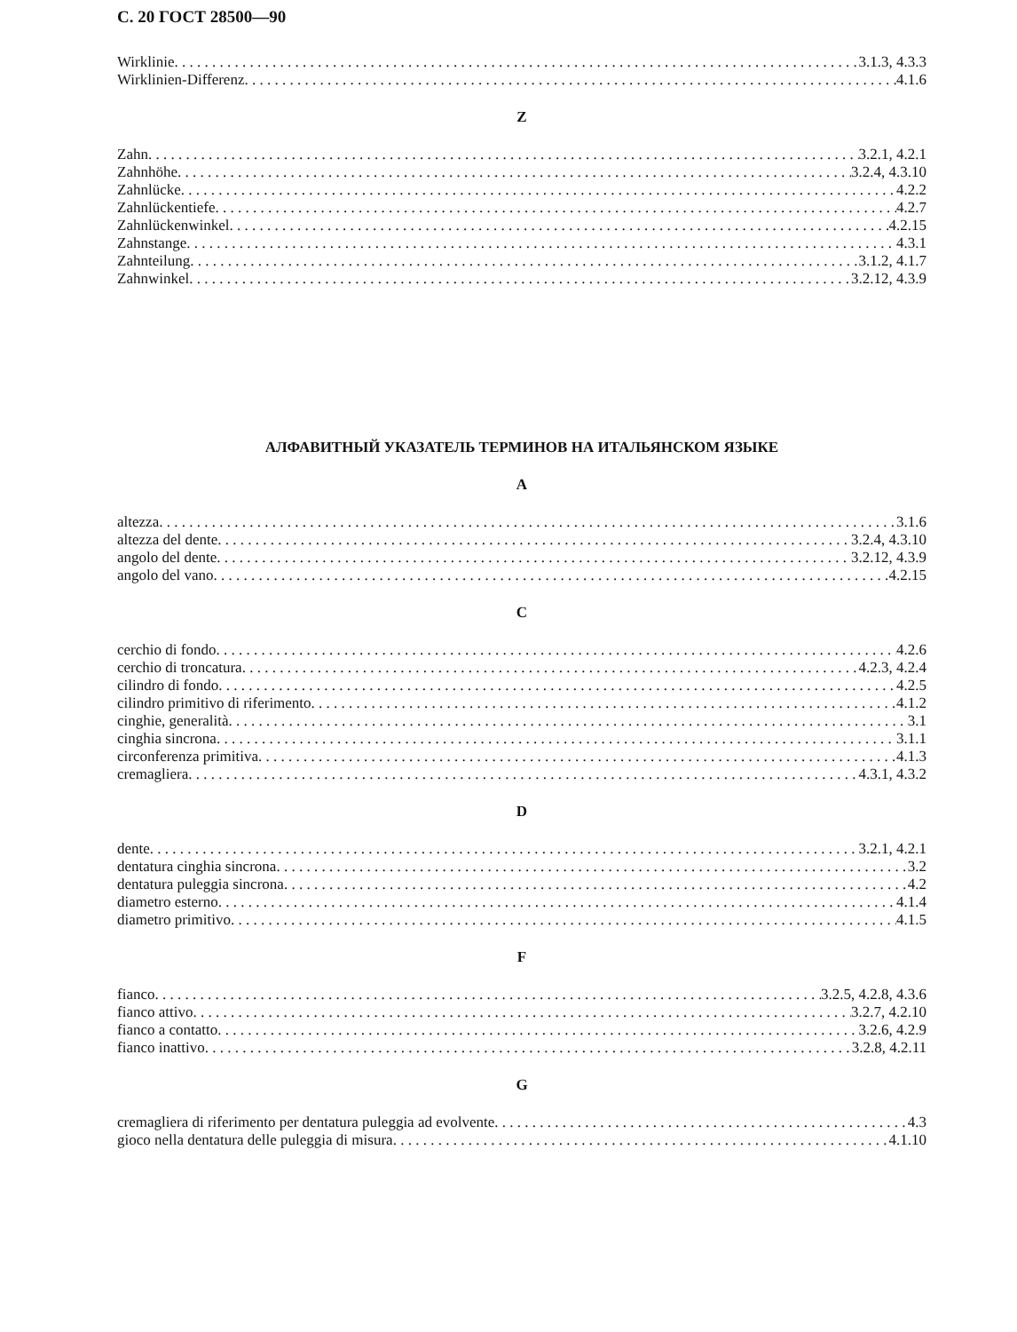С. 20 ГОСТ 28500—90
Wirklinie 3.1.3, 4.3.3
Wirklinien-Differenz 4.1.6
Z
Zahn 3.2.1, 4.2.1
Zahnhöhe 3.2.4, 4.3.10
Zahnlücke 4.2.2
Zahnlückentiefe 4.2.7
Zahnlückenwinkel 4.2.15
Zahnstange 4.3.1
Zahnteilung 3.1.2, 4.1.7
Zahnwinkel 3.2.12, 4.3.9
АЛФАВИТНЫЙ УКАЗАТЕЛЬ ТЕРМИНОВ НА ИТАЛЬЯНСКОМ ЯЗЫКЕ
A
altezza 3.1.6
altezza del dente 3.2.4, 4.3.10
angolo del dente 3.2.12, 4.3.9
angolo del vano 4.2.15
C
cerchio di fondo 4.2.6
cerchio di troncatura 4.2.3, 4.2.4
cilindro di fondo 4.2.5
cilindro primitivo di riferimento 4.1.2
cinghie, generalità 3.1
cinghia sincrona 3.1.1
circonferenza primitiva 4.1.3
cremagliera 4.3.1, 4.3.2
D
dente 3.2.1, 4.2.1
dentatura cinghia sincrona 3.2
dentatura puleggia sincrona 4.2
diametro esterno 4.1.4
diametro primitivo 4.1.5
F
fianco 3.2.5, 4.2.8, 4.3.6
fianco attivo 3.2.7, 4.2.10
fianco a contatto 3.2.6, 4.2.9
fianco inattivo 3.2.8, 4.2.11
G
cremagliera di riferimento per dentatura puleggia ad evolvente 4.3
gioco nella dentatura delle puleggia di misura 4.1.10